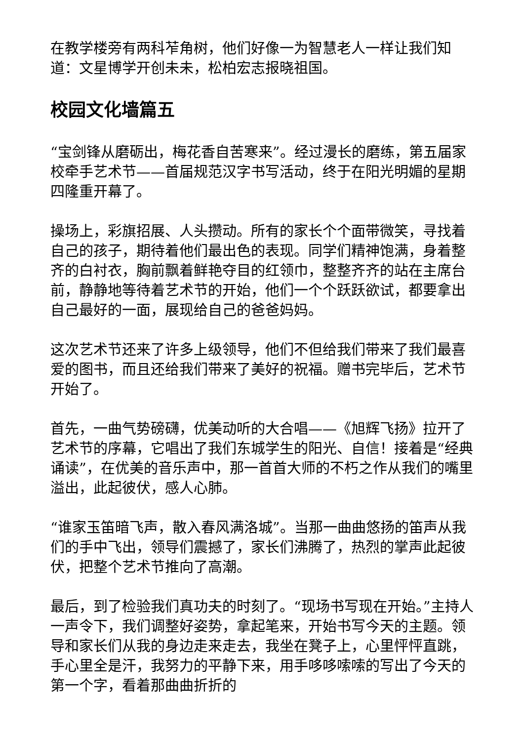在教学楼旁有两科苲角树，他们好像一为智慧老人一样让我们知道：文星博学开创未未，松柏宏志报晓祖国。
校园文化墙篇五
“宝剑锋从磨砺出，梅花香自苦寒来”。经过漫长的磨练，第五届家校牵手艺术节——首届规范汉字书写活动，终于在阳光明媚的星期四隆重开幕了。
操场上，彩旗招展、人头攒动。所有的家长个个面带微笑，寻找着自己的孩子，期待着他们最出色的表现。同学们精神饱满，身着整齐的白衬衣，胸前飘着鲜艳夺目的红领巾，整整齐齐的站在主席台前，静静地等待着艺术节的开始，他们一个个跃跃欲试，都要拿出自己最好的一面，展现给自己的爸爸妈妈。
这次艺术节还来了许多上级领导，他们不但给我们带来了我们最喜爱的图书，而且还给我们带来了美好的祝福。赠书完毕后，艺术节开始了。
首先，一曲气势磅礴，优美动听的大合唱——《旭辉飞扬》拉开了艺术节的序幕，它唱出了我们东城学生的阳光、自信！接着是“经典诵读”，在优美的音乐声中，那一首首大师的不朽之作从我们的嘴里溢出，此起彼伏，感人心肺。
“谁家玉笛暗飞声，散入春风满洛城”。当那一曲曲悠扬的笛声从我们的手中飞出，领导们震撼了，家长们沸腾了，热烈的掌声此起彼伏，把整个艺术节推向了高潮。
最后，到了检验我们真功夫的时刻了。“现场书写现在开始。”主持人一声令下，我们调整好姿势，拿起笔来，开始书写今天的主题。领导和家长们从我的身边走来走去，我坐在凳子上，心里怦怦直跳，手心里全是汗，我努力的平静下来，用手哆哆嗦嗦的写出了今天的第一个字，看着那曲曲折折的